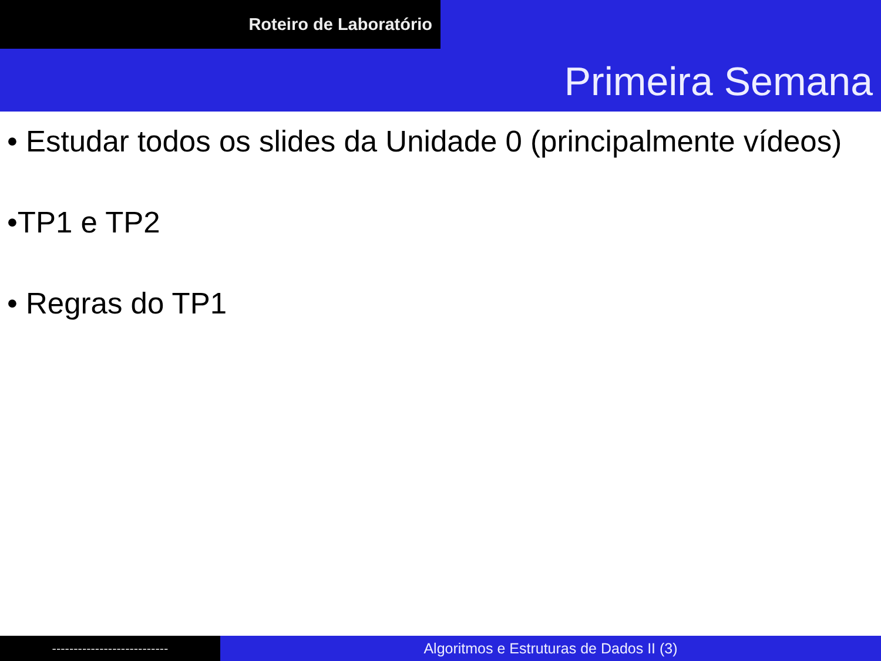Roteiro de Laboratório
Primeira Semana
• Estudar todos os slides da Unidade 0 (principalmente vídeos)
•TP1 e TP2
• Regras do TP1
--------------------------- Algoritmos e Estruturas de Dados II (3)